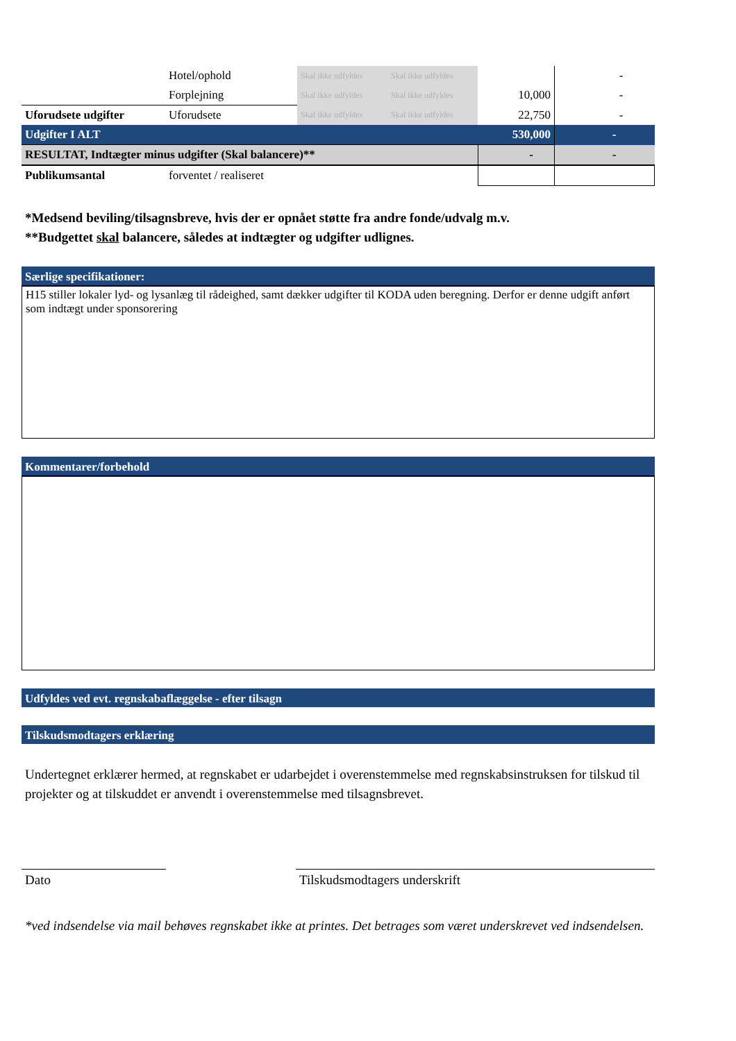| | Hotel/ophold | Skal ikke udfyldes | Skal ikke udfyldes | | - |
| | Forplejning | Skal ikke udfyldes | Skal ikke udfyldes | 10,000 | - |
| Uforudsete udgifter | Uforudsete | Skal ikke udfyldes | Skal ikke udfyldes | 22,750 | - |
| Udgifter I ALT | | | | 530,000 | - |
| RESULTAT, Indtægter minus udgifter (Skal balancere)** | | | | - | - |
| Publikumsantal | forventet / realiseret | | | | |
*Medsend beviling/tilsagnsbreve, hvis der er opnået støtte fra andre fonde/udvalg m.v.
**Budgettet skal balancere, således at indtægter og udgifter udlignes.
Særlige specifikationer:
H15 stiller lokaler lyd- og lysanlæg til rådeighed, samt dækker udgifter til KODA uden beregning. Derfor er denne udgift anført som indtægt under sponsorering
Kommentarer/forbehold
Udfyldes ved evt. regnskabaflæggelse - efter tilsagn
Tilskudsmodtagers erklæring
Undertegnet erklærer hermed, at regnskabet er udarbejdet i overenstemmelse med regnskabsinstruksen for tilskud til projekter og at tilskuddet er anvendt i overenstemmelse med tilsagnsbrevet.
Dato Tilskudsmodtagers underskrift
*ved indsendelse via mail behøves regnskabet ikke at printes. Det betrages som været underskrevet ved indsendelsen.